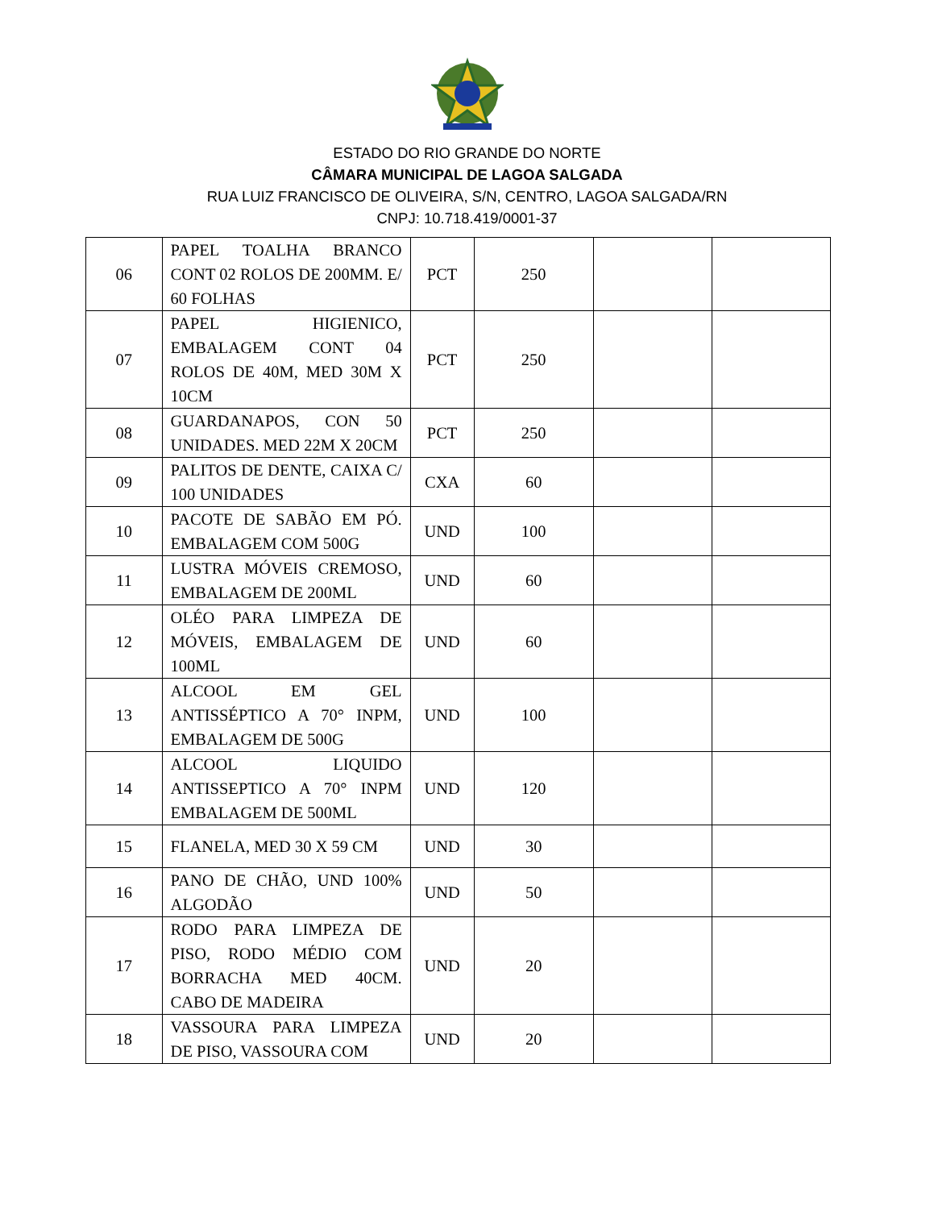ESTADO DO RIO GRANDE DO NORTE
CÂMARA MUNICIPAL DE LAGOA SALGADA
RUA LUIZ FRANCISCO DE OLIVEIRA, S/N, CENTRO, LAGOA SALGADA/RN
CNPJ: 10.718.419/0001-37
| 06 | PAPEL TOALHA BRANCO CONT 02 ROLOS DE 200MM. E/ 60 FOLHAS | PCT | 250 | | |
| 07 | PAPEL HIGIENICO, EMBALAGEM CONT 04 ROLOS DE 40M, MED 30M X 10CM | PCT | 250 | | |
| 08 | GUARDANAPOS, CON 50 UNIDADES. MED 22M X 20CM | PCT | 250 | | |
| 09 | PALITOS DE DENTE, CAIXA C/ 100 UNIDADES | CXA | 60 | | |
| 10 | PACOTE DE SABÃO EM PÓ. EMBALAGEM COM 500G | UND | 100 | | |
| 11 | LUSTRA MÓVEIS CREMOSO, EMBALAGEM DE 200ML | UND | 60 | | |
| 12 | OLÉO PARA LIMPEZA DE MÓVEIS, EMBALAGEM DE 100ML | UND | 60 | | |
| 13 | ALCOOL EM GEL ANTISSÉPTICO A 70° INPM, EMBALAGEM DE 500G | UND | 100 | | |
| 14 | ALCOOL LIQUIDO ANTISSEPTICO A 70° INPM EMBALAGEM DE 500ML | UND | 120 | | |
| 15 | FLANELA, MED 30 X 59 CM | UND | 30 | | |
| 16 | PANO DE CHÃO, UND 100% ALGODÃO | UND | 50 | | |
| 17 | RODO PARA LIMPEZA DE PISO, RODO MÉDIO COM BORRACHA MED 40CM. CABO DE MADEIRA | UND | 20 | | |
| 18 | VASSOURA PARA LIMPEZA DE PISO, VASSOURA COM | UND | 20 | | |